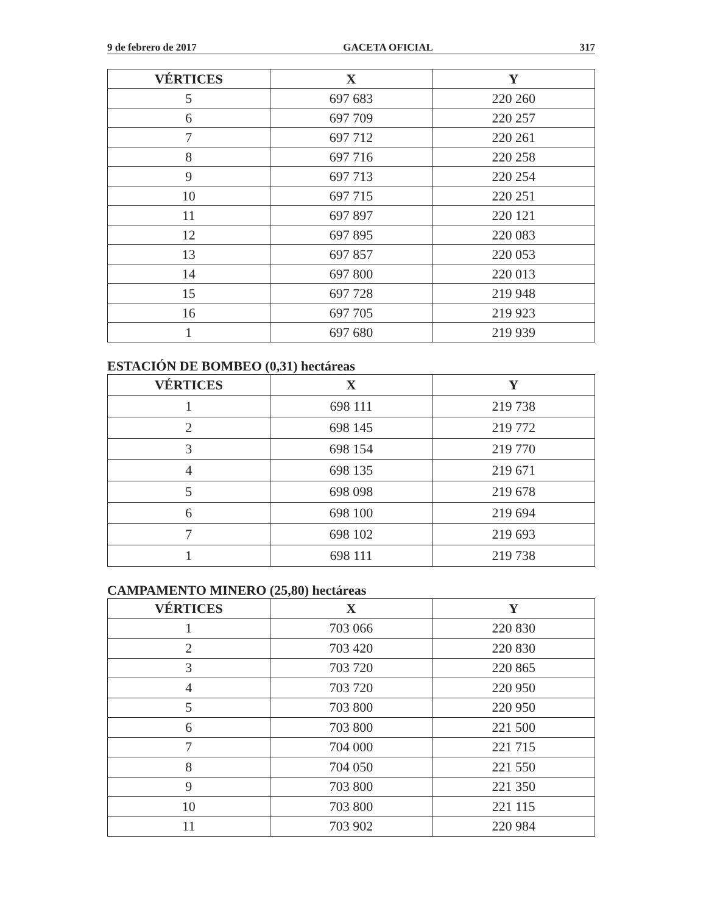9 de febrero de 2017 GACETA OFICIAL 317
| VÉRTICES | X | Y |
| --- | --- | --- |
| 5 | 697 683 | 220 260 |
| 6 | 697 709 | 220 257 |
| 7 | 697 712 | 220 261 |
| 8 | 697 716 | 220 258 |
| 9 | 697 713 | 220 254 |
| 10 | 697 715 | 220 251 |
| 11 | 697 897 | 220 121 |
| 12 | 697 895 | 220 083 |
| 13 | 697 857 | 220 053 |
| 14 | 697 800 | 220 013 |
| 15 | 697 728 | 219 948 |
| 16 | 697 705 | 219 923 |
| 1 | 697 680 | 219 939 |
ESTACIÓN DE BOMBEO (0,31) hectáreas
| VÉRTICES | X | Y |
| --- | --- | --- |
| 1 | 698 111 | 219 738 |
| 2 | 698 145 | 219 772 |
| 3 | 698 154 | 219 770 |
| 4 | 698 135 | 219 671 |
| 5 | 698 098 | 219 678 |
| 6 | 698 100 | 219 694 |
| 7 | 698 102 | 219 693 |
| 1 | 698 111 | 219 738 |
CAMPAMENTO MINERO (25,80) hectáreas
| VÉRTICES | X | Y |
| --- | --- | --- |
| 1 | 703 066 | 220 830 |
| 2 | 703 420 | 220 830 |
| 3 | 703 720 | 220 865 |
| 4 | 703 720 | 220 950 |
| 5 | 703 800 | 220 950 |
| 6 | 703 800 | 221 500 |
| 7 | 704 000 | 221 715 |
| 8 | 704 050 | 221 550 |
| 9 | 703 800 | 221 350 |
| 10 | 703 800 | 221 115 |
| 11 | 703 902 | 220 984 |